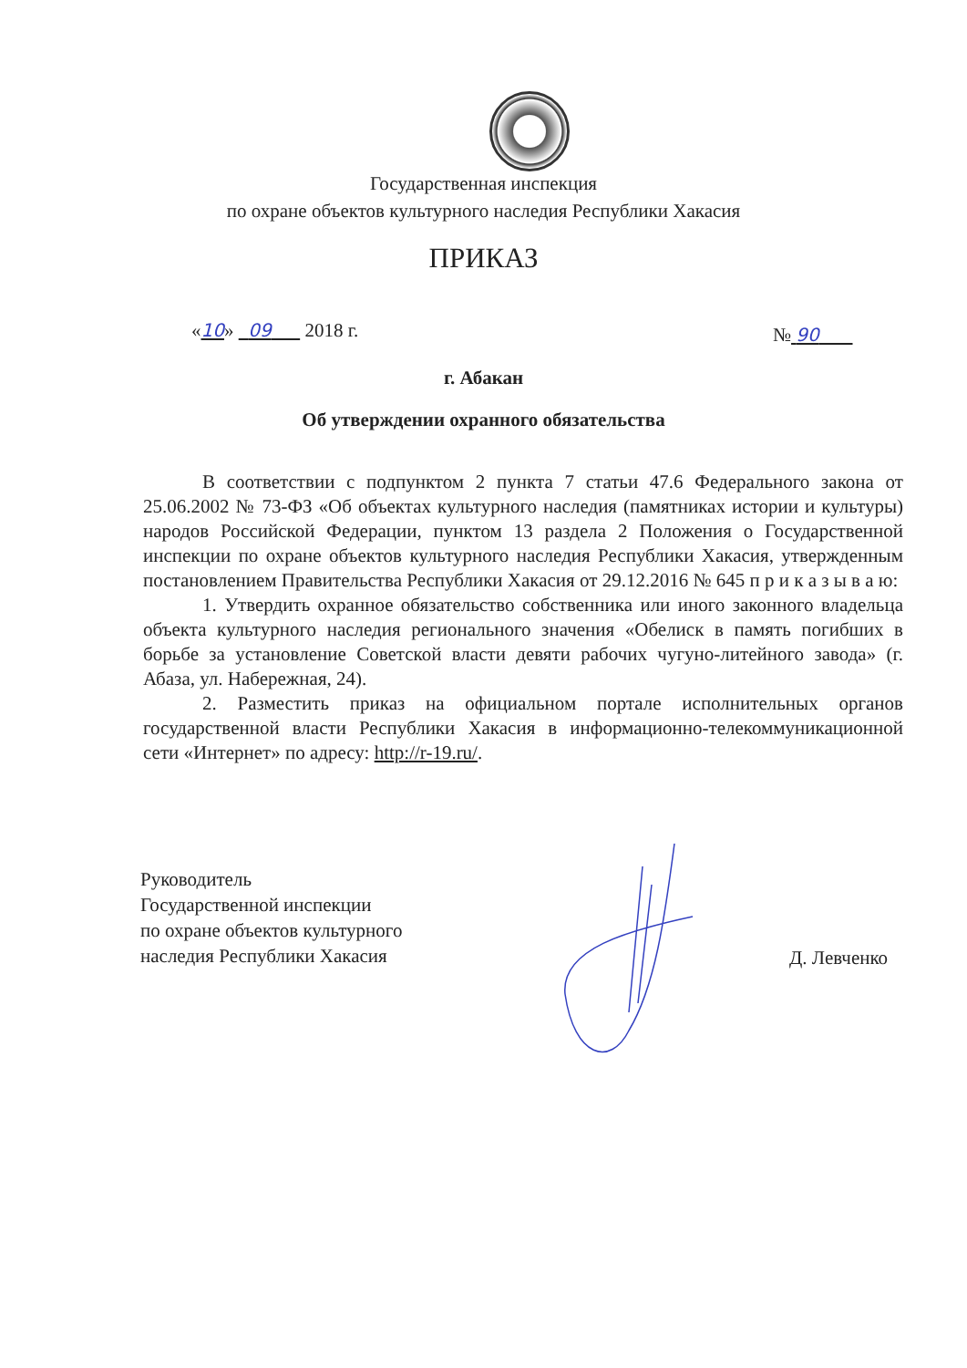Государственная инспекция
по охране объектов культурного наследия Республики Хакасия
ПРИКАЗ
«10» 09 2018 г. № 90
г. Абакан
Об утверждении охранного обязательства
В соответствии с подпунктом 2 пункта 7 статьи 47.6 Федерального закона от 25.06.2002 № 73-ФЗ «Об объектах культурного наследия (памятниках истории и культуры) народов Российской Федерации, пунктом 13 раздела 2 Положения о Государственной инспекции по охране объектов культурного наследия Республики Хакасия, утвержденным постановлением Правительства Республики Хакасия от 29.12.2016 № 645 п р и к а з ы в а ю:
1. Утвердить охранное обязательство собственника или иного законного владельца объекта культурного наследия регионального значения «Обелиск в память погибших в борьбе за установление Советской власти девяти рабочих чугуно-литейного завода» (г. Абаза, ул. Набережная, 24).
2. Разместить приказ на официальном портале исполнительных органов государственной власти Республики Хакасия в информационно-телекоммуникационной сети «Интернет» по адресу: http://r-19.ru/.
Руководитель
Государственной инспекции
по охране объектов культурного
наследия Республики Хакасия
Д. Левченко